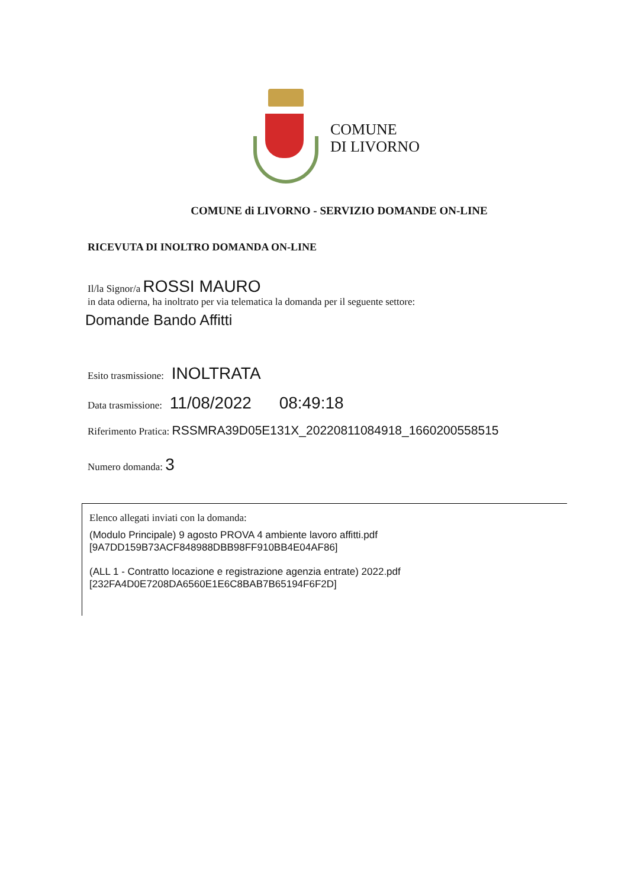COMUNE
DI LIVORNO
COMUNE di LIVORNO - SERVIZIO DOMANDE ON-LINE
RICEVUTA DI INOLTRO DOMANDA ON-LINE
Il/la Signor/a ROSSI MAURO
in data odierna, ha inoltrato per via telematica la domanda per il seguente settore:
Domande Bando Affitti
Esito trasmissione: INOLTRATA
Data trasmissione: 11/08/2022 08:49:18
Riferimento Pratica: RSSMRA39D05E131X_20220811084918_1660200558515
Numero domanda: 3
Elenco allegati inviati con la domanda:
(Modulo Principale) 9 agosto PROVA 4 ambiente lavoro affitti.pdf
[9A7DD159B73ACF848988DBB98FF910BB4E04AF86]
(ALL 1 - Contratto locazione e registrazione agenzia entrate) 2022.pdf
[232FA4D0E7208DA6560E1E6C8BAB7B65194F6F2D]